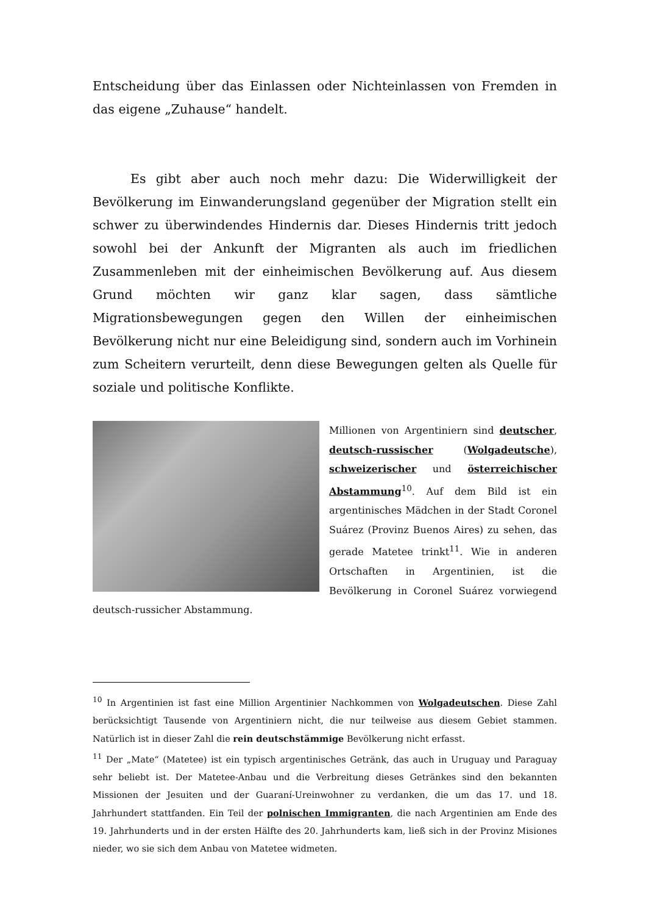Entscheidung über das Einlassen oder Nichteinlassen von Fremden in das eigene „Zuhause“ handelt.
Es gibt aber auch noch mehr dazu: Die Widerwilligkeit der Bevölkerung im Einwanderungsland gegenüber der Migration stellt ein schwer zu überwindendes Hindernis dar. Dieses Hindernis tritt jedoch sowohl bei der Ankunft der Migranten als auch im friedlichen Zusammenleben mit der einheimischen Bevölkerung auf. Aus diesem Grund möchten wir ganz klar sagen, dass sämtliche Migrationsbewegungen gegen den Willen der einheimischen Bevölkerung nicht nur eine Beleidigung sind, sondern auch im Vorhinein zum Scheitern verurteilt, denn diese Bewegungen gelten als Quelle für soziale und politische Konflikte.
Millionen von Argentiniern sind deutscher, deutsch-russischer (Wolgadeutsche), schweizerischer und österreichischer Abstammung<sup>10</sup>. Auf dem Bild ist ein argentinisches Mädchen in der Stadt Coronel Suárez (Provinz Buenos Aires) zu sehen, das gerade Matetee trinkt<sup>11</sup>. Wie in anderen Ortschaften in Argentinien, ist die Bevölkerung in Coronel Suárez vorwiegend deutsch-russicher Abstammung.
<sup>10</sup> In Argentinien ist fast eine Million Argentinier Nachkommen von Wolgadeutschen. Diese Zahl berücksichtigt Tausende von Argentiniern nicht, die nur teilweise aus diesem Gebiet stammen. Natürlich ist in dieser Zahl die rein deutschstämmige Bevölkerung nicht erfasst.
<sup>11</sup> Der „Mate“ (Matetee) ist ein typisch argentinisches Getränk, das auch in Uruguay und Paraguay sehr beliebt ist. Der Matetee-Anbau und die Verbreitung dieses Getränkes sind den bekannten Missionen der Jesuiten und der Guaraní-Ureinwohner zu verdanken, die um das 17. und 18. Jahrhundert stattfanden. Ein Teil der polnischen Immigranten, die nach Argentinien am Ende des 19. Jahrhunderts und in der ersten Hälfte des 20. Jahrhunderts kam, ließ sich in der Provinz Misiones nieder, wo sie sich dem Anbau von Matetee widmeten.